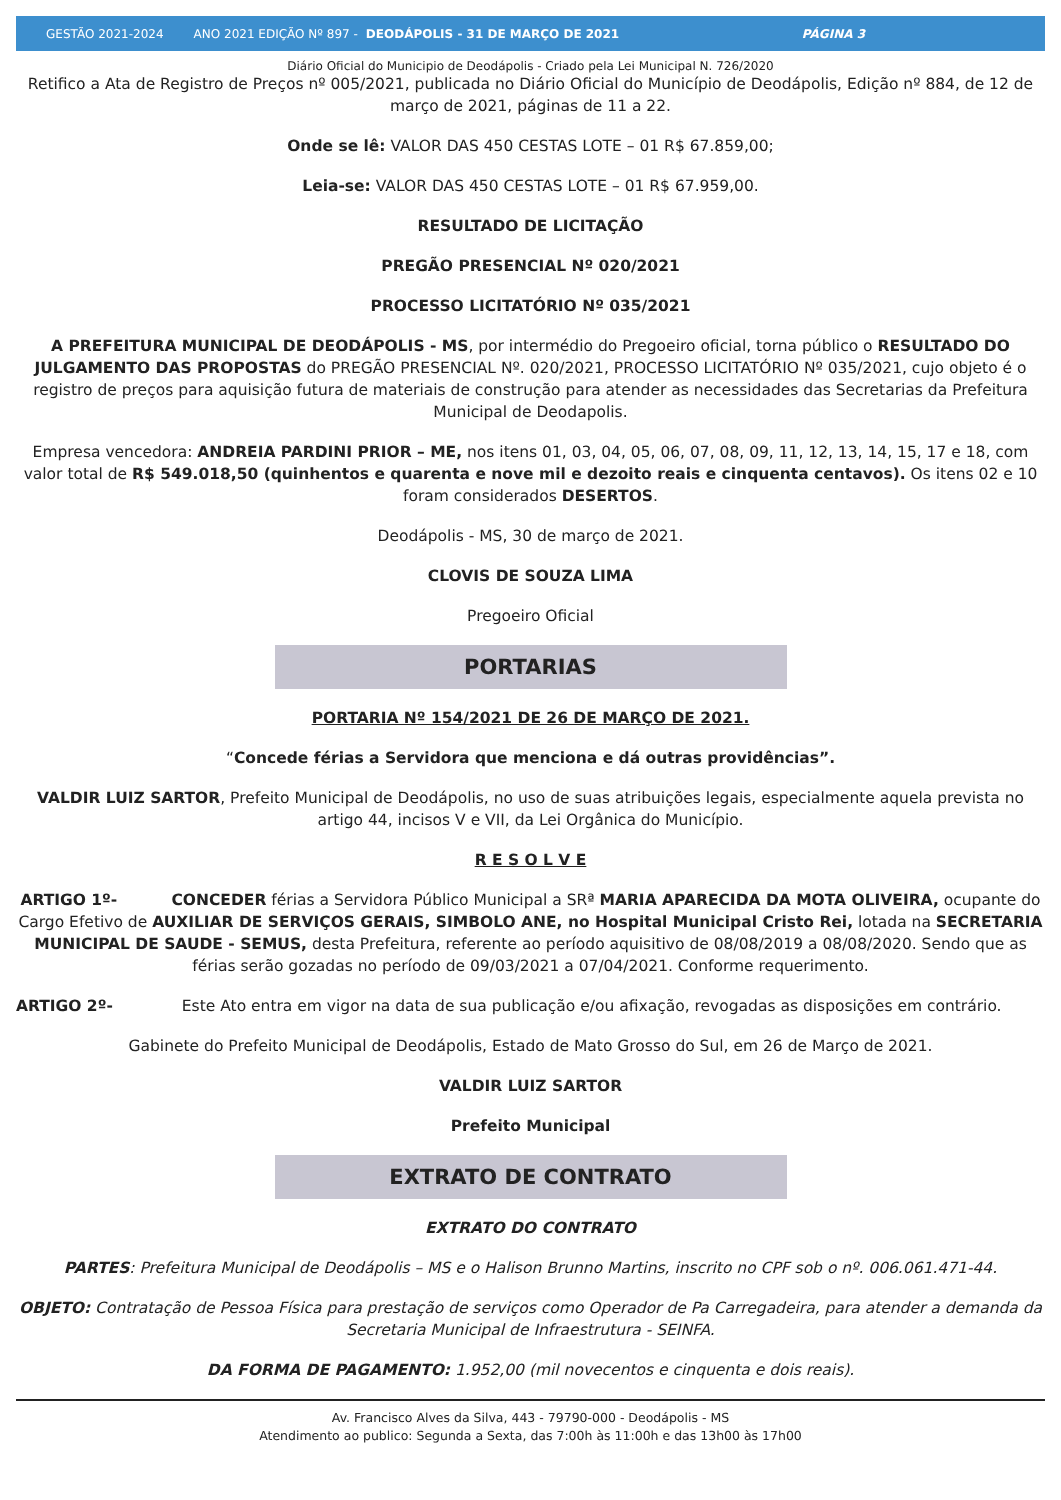GESTÃO 2021-2024 ANO 2021 EDIÇÃO Nº 897 - DEODÁPOLIS - 31 DE MARÇO DE 2021 PÁGINA 3
Diário Oficial do Municipio de Deodápolis - Criado pela Lei Municipal N. 726/2020
Retifico a Ata de Registro de Preços nº 005/2021, publicada no Diário Oficial do Município de Deodápolis, Edição nº 884, de 12 de março de 2021, páginas de 11 a 22.
Onde se lê: VALOR DAS 450 CESTAS LOTE – 01 R$ 67.859,00;
Leia-se: VALOR DAS 450 CESTAS LOTE – 01 R$ 67.959,00.
RESULTADO DE LICITAÇÃO
PREGÃO PRESENCIAL Nº 020/2021
PROCESSO LICITATÓRIO Nº 035/2021
A PREFEITURA MUNICIPAL DE DEODÁPOLIS - MS, por intermédio do Pregoeiro oficial, torna público o RESULTADO DO JULGAMENTO DAS PROPOSTAS do PREGÃO PRESENCIAL Nº. 020/2021, PROCESSO LICITATÓRIO Nº 035/2021, cujo objeto é o registro de preços para aquisição futura de materiais de construção para atender as necessidades das Secretarias da Prefeitura Municipal de Deodapolis.
Empresa vencedora: ANDREIA PARDINI PRIOR – ME, nos itens 01, 03, 04, 05, 06, 07, 08, 09, 11, 12, 13, 14, 15, 17 e 18, com valor total de R$ 549.018,50 (quinhentos e quarenta e nove mil e dezoito reais e cinquenta centavos). Os itens 02 e 10 foram considerados DESERTOS.
Deodápolis - MS, 30 de março de 2021.
CLOVIS DE SOUZA LIMA
Pregoeiro Oficial
PORTARIAS
PORTARIA Nº 154/2021 DE 26 DE MARÇO DE 2021.
“Concede férias a Servidora que menciona e dá outras providências”.
VALDIR LUIZ SARTOR, Prefeito Municipal de Deodápolis, no uso de suas atribuições legais, especialmente aquela prevista no artigo 44, incisos V e VII, da Lei Orgânica do Município.
R E S O L V E
ARTIGO 1º- CONCEDER férias a Servidora Público Municipal a SRª MARIA APARECIDA DA MOTA OLIVEIRA, ocupante do Cargo Efetivo de AUXILIAR DE SERVIÇOS GERAIS, SIMBOLO ANE, no Hospital Municipal Cristo Rei, lotada na SECRETARIA MUNICIPAL DE SAUDE - SEMUS, desta Prefeitura, referente ao período aquisitivo de 08/08/2019 a 08/08/2020. Sendo que as férias serão gozadas no período de 09/03/2021 a 07/04/2021. Conforme requerimento.
ARTIGO 2º- Este Ato entra em vigor na data de sua publicação e/ou afixação, revogadas as disposições em contrário.
Gabinete do Prefeito Municipal de Deodápolis, Estado de Mato Grosso do Sul, em 26 de Março de 2021.
VALDIR LUIZ SARTOR
Prefeito Municipal
EXTRATO DE CONTRATO
EXTRATO DO CONTRATO
PARTES: Prefeitura Municipal de Deodápolis – MS e o Halison Brunno Martins, inscrito no CPF sob o nº. 006.061.471-44.
OBJETO: Contratação de Pessoa Física para prestação de serviços como Operador de Pa Carregadeira, para atender a demanda da Secretaria Municipal de Infraestrutura - SEINFA.
DA FORMA DE PAGAMENTO: 1.952,00 (mil novecentos e cinquenta e dois reais).
Av. Francisco Alves da Silva, 443 - 79790-000 - Deodápolis - MS
Atendimento ao publico: Segunda a Sexta, das 7:00h às 11:00h e das 13h00 às 17h00